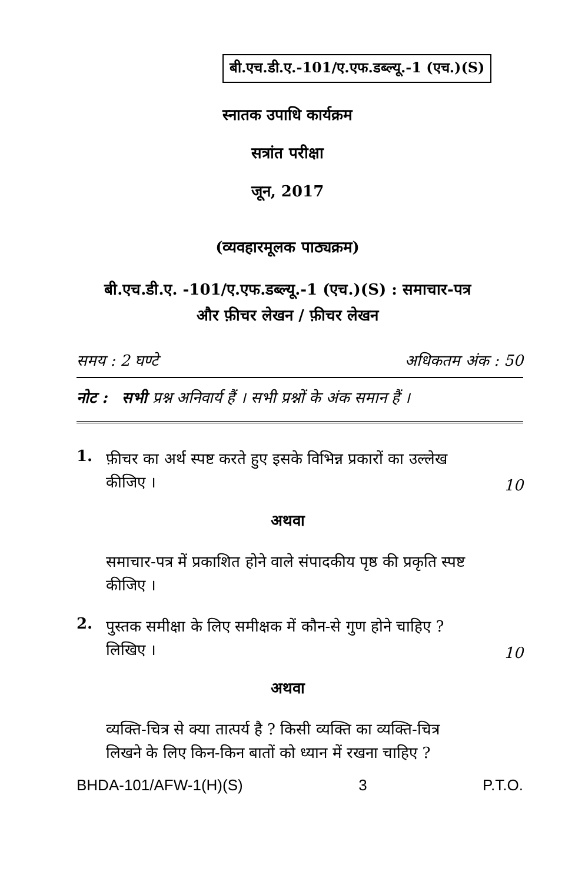बी.एच.डी.ए.-101/ए.एफ.डब्ल्यू.-1 (एच.)(S)
स्नातक उपाधि कार्यक्रम
सत्रांत परीक्षा
जून, 2017
(व्यवहारमूलक पाठ्यक्रम)
बी.एच.डी.ए. -101/ए.एफ.डब्ल्यू.-1 (एच.)(S) : समाचार-पत्र
और फ़ीचर लेखन / फ़ीचर लेखन
समय : 2 घण्टे अधिकतम अंक : 50
नोट : सभी प्रश्न अनिवार्य हैं । सभी प्रश्नों के अंक समान हैं ।
1. फ़ीचर का अर्थ स्पष्ट करते हुए इसके विभिन्न प्रकारों का उल्लेख कीजिए । 10
अथवा
समाचार-पत्र में प्रकाशित होने वाले संपादकीय पृष्ठ की प्रकृति स्पष्ट कीजिए ।
2. पुस्तक समीक्षा के लिए समीक्षक में कौन-से गुण होने चाहिए ? लिखिए । 10
अथवा
व्यक्ति-चित्र से क्या तात्पर्य है ? किसी व्यक्ति का व्यक्ति-चित्र लिखने के लिए किन-किन बातों को ध्यान में रखना चाहिए ?
BHDA-101/AFW-1(H)(S) 3 P.T.O.